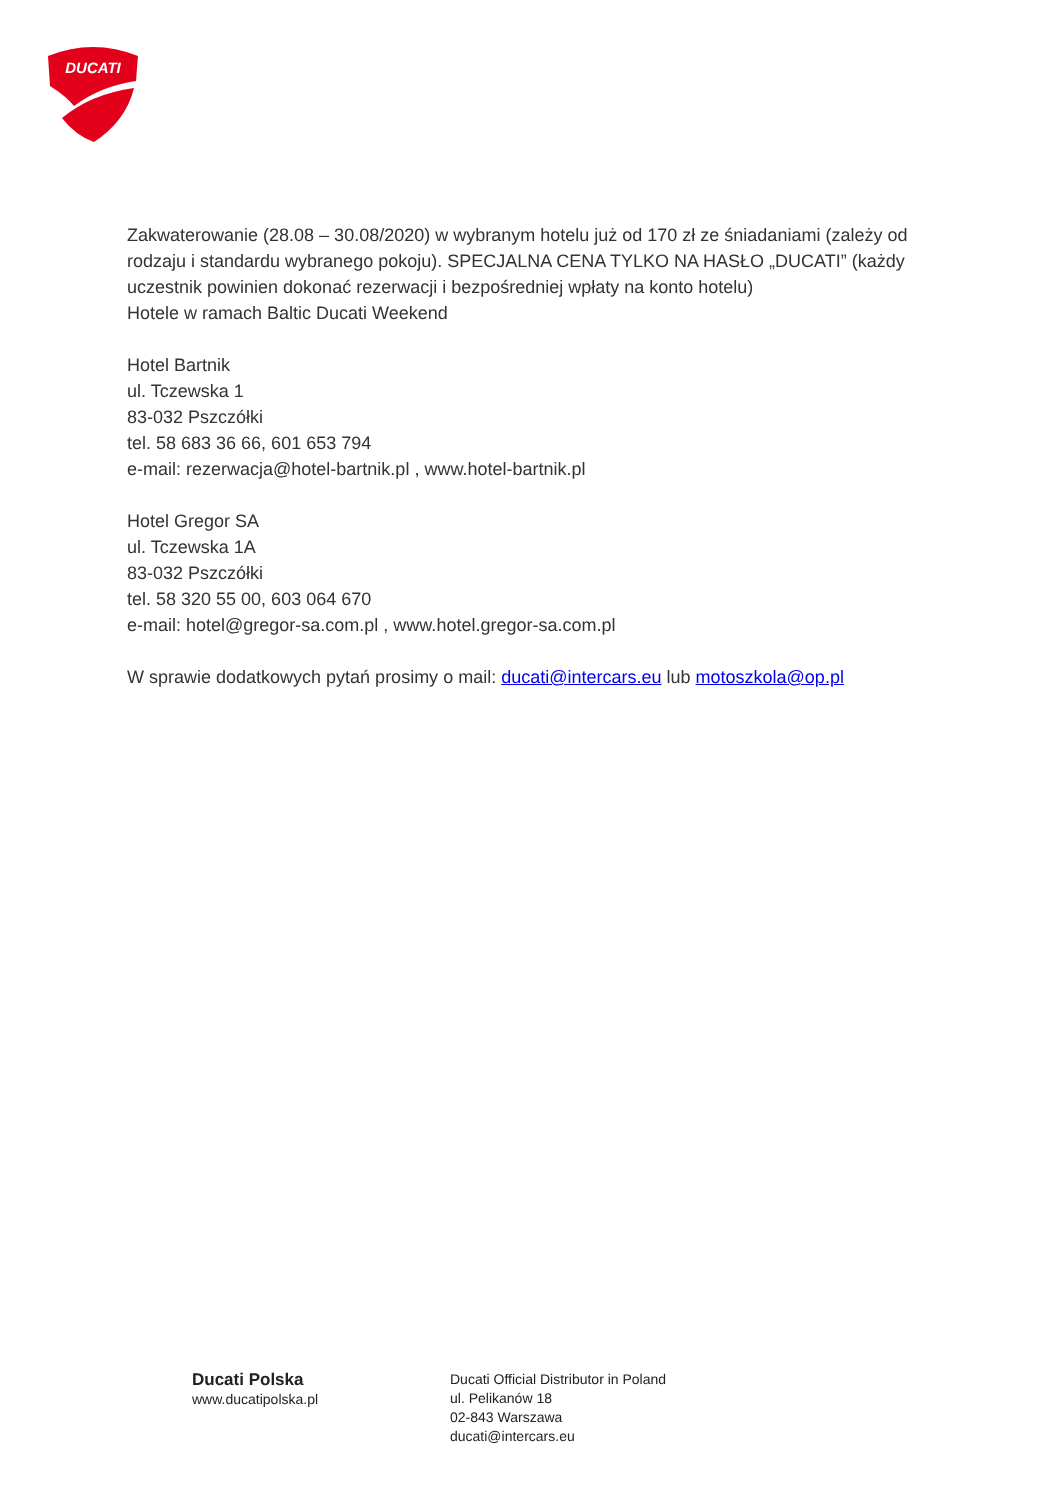DUCATI
Zakwaterowanie (28.08 – 30.08/2020) w wybranym hotelu już od 170 zł ze śniadaniami (zależy od rodzaju i standardu wybranego pokoju). SPECJALNA CENA TYLKO NA HASŁO „DUCATI” (każdy uczestnik powinien dokonać rezerwacji i bezpośredniej wpłaty na konto hotelu)
Hotele w ramach Baltic Ducati Weekend
Hotel Bartnik
ul. Tczewska 1
83-032 Pszczółki
tel. 58 683 36 66, 601 653 794
e-mail: rezerwacja@hotel-bartnik.pl , www.hotel-bartnik.pl
Hotel Gregor SA
ul. Tczewska 1A
83-032 Pszczółki
tel. 58 320 55 00, 603 064 670
e-mail: hotel@gregor-sa.com.pl , www.hotel.gregor-sa.com.pl
W sprawie dodatkowych pytań prosimy o mail: ducati@intercars.eu lub motoszkola@op.pl
Ducati Polska
www.ducatipolska.pl
Ducati Official Distributor in Poland
ul. Pelikanów 18
02-843 Warszawa
ducati@intercars.eu